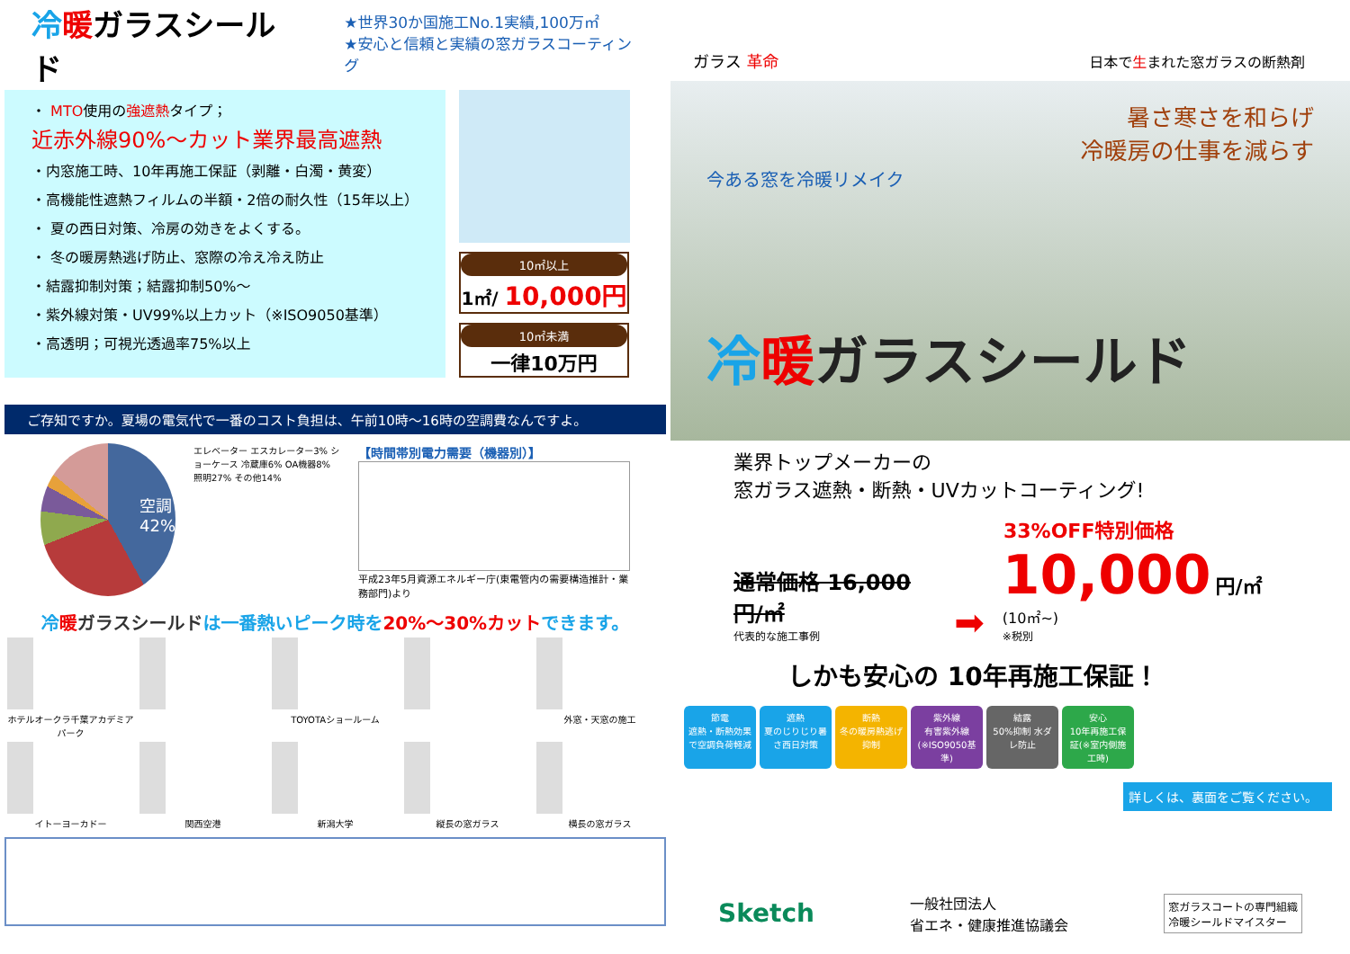冷暖ガラスシールド
★世界30か国施工No.1実績,100万㎡
★安心と信頼と実績の窓ガラスコーティング
・ MTO使用の強遮熱タイプ；
近赤外線90%～カット業界最高遮熱
・内窓施工時、10年再施工保証（剥離・白濁・黄変）
・高機能性遮熱フィルムの半額・2倍の耐久性（15年以上）
・ 夏の西日対策、冷房の効きをよくする。
・ 冬の暖房熱逃げ防止、窓際の冷え冷え防止
・結露抑制対策；結露抑制50%～
・紫外線対策・UV99%以上カット（※ISO9050基準）
・高透明；可視光透過率75%以上
10㎡以上
1㎡/ 10,000円
10㎡未満
一律10万円
ご存知ですか。夏場の電気代で一番のコスト負担は、午前10時～16時の空調費なんですよ。
空調 42%
エレベーター エスカレーター3% ショーケース 冷蔵庫6% OA機器8% 照明27% その他14%
【時間帯別電力需要（機器別）】
平成23年5月資源エネルギー庁(東電管内の需要構造推計・業務部門)より
冷暖ガラスシールドは一番熱いピーク時を20%～30%カットできます。
ホテルオークラ千葉アカデミアパーク
TOYOTAショールーム
外窓・天窓の施工
イトーヨーカドー
関西空港
新潟大学
縦長の窓ガラス
横長の窓ガラス
ガラス 革命
日本で生まれた窓ガラスの断熱剤
暑さ寒さを和らげ
冷暖房の仕事を減らす
今ある窓を冷暖リメイク
冷暖ガラスシールド
業界トップメーカーの
窓ガラス遮熱・断熱・UVカットコーティング!
33%OFF特別価格
通常価格 16,000円/㎡
代表的な施工事例
➡
10,000 円/㎡ (10㎡~)
※税別
しかも安心の 10年再施工保証！
節電
遮熱・断熱効果で空調負荷軽減
遮熱
夏のじりじり暑さ西日対策
断熱
冬の暖房熱逃げ抑制
紫外線
有害紫外線(※ISO9050基準)
結露
50%抑制 水ダレ防止
安心
10年再施工保証(※室内側施工時)
詳しくは、裏面をご覧ください。
Sketch
一般社団法人
省エネ・健康推進協議会
窓ガラスコートの専門組織
冷暖シールドマイスター